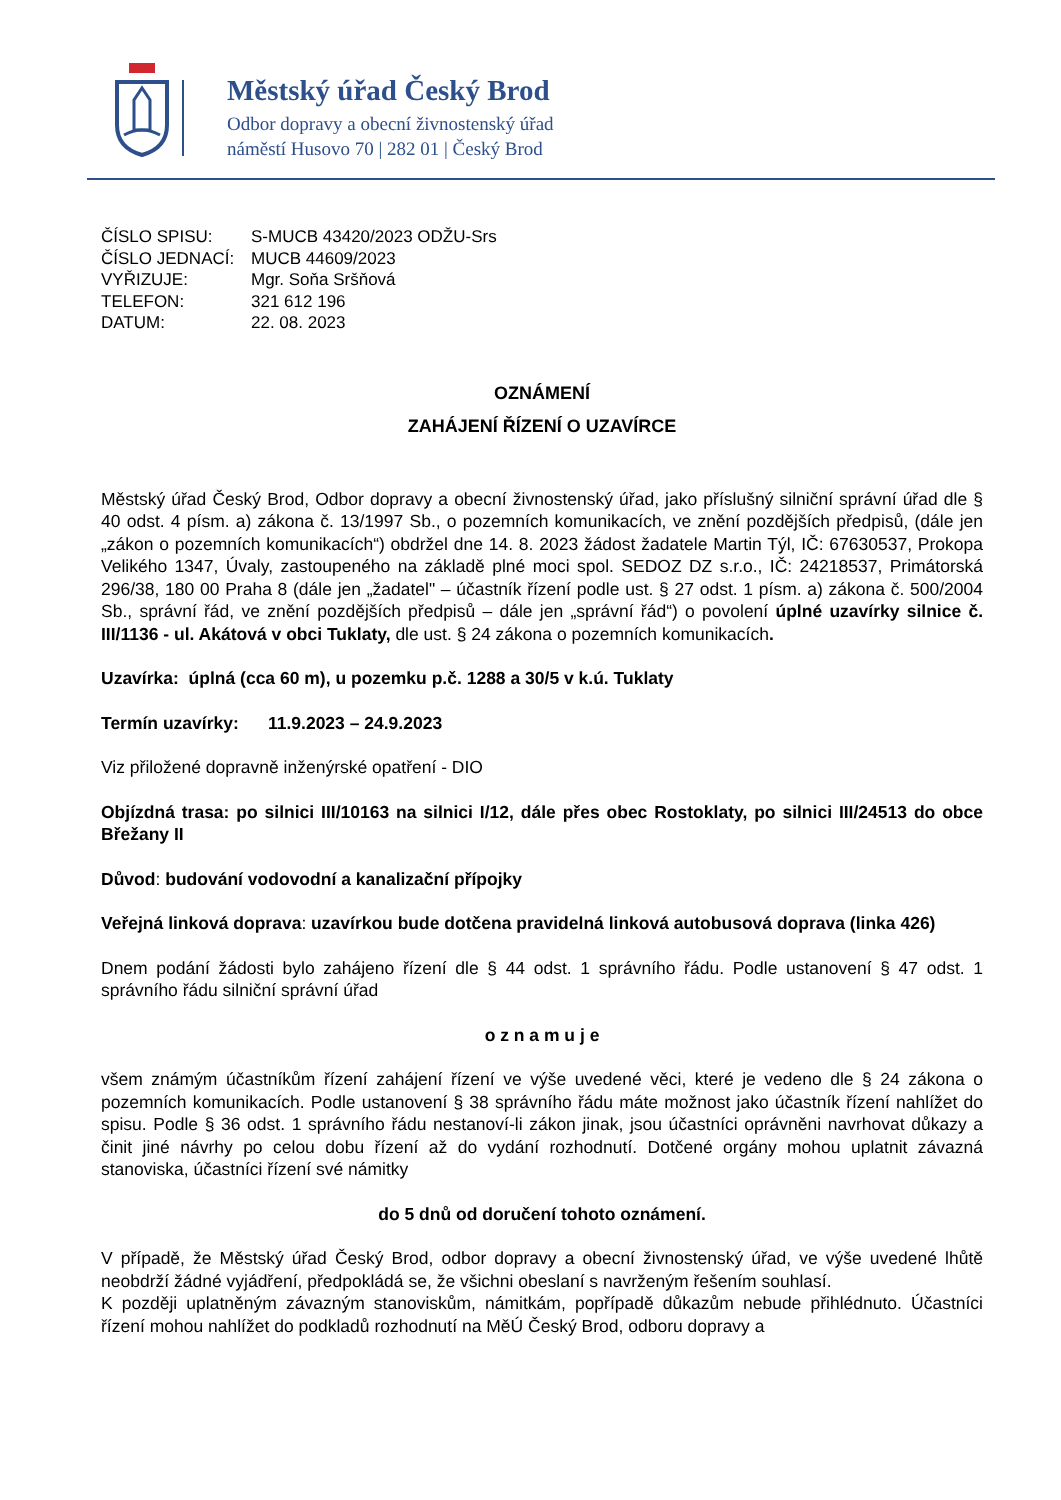Městský úřad Český Brod
Odbor dopravy a obecní živnostenský úřad
náměstí Husovo 70 | 282 01 | Český Brod
| ČÍSLO SPISU: | S-MUCB 43420/2023 ODŽU-Srs |
| ČÍSLO JEDNACÍ: | MUCB 44609/2023 |
| VYŘIZUJE: | Mgr. Soňa Sršňová |
| TELEFON: | 321 612 196 |
| DATUM: | 22. 08. 2023 |
OZNÁMENÍ
ZAHÁJENÍ ŘÍZENÍ O UZAVÍRCE
Městský úřad Český Brod, Odbor dopravy a obecní živnostenský úřad, jako příslušný silniční správní úřad dle § 40 odst. 4 písm. a) zákona č. 13/1997 Sb., o pozemních komunikacích, ve znění pozdějších předpisů, (dále jen „zákon o pozemních komunikacích“) obdržel dne 14. 8. 2023 žádost žadatele Martin Týl, IČ: 67630537, Prokopa Velikého 1347, Úvaly, zastoupeného na základě plné moci spol. SEDOZ DZ s.r.o., IČ: 24218537, Primátorská 296/38, 180 00 Praha 8 (dále jen „žadatel" – účastník řízení podle ust. § 27 odst. 1 písm. a) zákona č. 500/2004 Sb., správní řád, ve znění pozdějších předpisů – dále jen „správní řád“) o povolení úplné uzavírky silnice č. III/1136 - ul. Akátová v obci Tuklaty, dle ust. § 24 zákona o pozemních komunikacích.
Uzavírka: úplná (cca 60 m), u pozemku p.č. 1288 a 30/5 v k.ú. Tuklaty
Termín uzavírky: 11.9.2023 – 24.9.2023
Viz přiložené dopravně inženýrské opatření - DIO
Objízdná trasa: po silnici III/10163 na silnici I/12, dále přes obec Rostoklaty, po silnici III/24513 do obce Břežany II
Důvod: budování vodovodní a kanalizační přípojky
Veřejná linková doprava: uzavírkou bude dotčena pravidelná linková autobusová doprava (linka 426)
Dnem podání žádosti bylo zahájeno řízení dle § 44 odst. 1 správního řádu. Podle ustanovení § 47 odst. 1 správního řádu silniční správní úřad
o z n a m u j e
všem známým účastníkům řízení zahájení řízení ve výše uvedené věci, které je vedeno dle § 24 zákona o pozemních komunikacích. Podle ustanovení § 38 správního řádu máte možnost jako účastník řízení nahlížet do spisu. Podle § 36 odst. 1 správního řádu nestanoví-li zákon jinak, jsou účastníci oprávněni navrhovat důkazy a činit jiné návrhy po celou dobu řízení až do vydání rozhodnutí. Dotčené orgány mohou uplatnit závazná stanoviska, účastníci řízení své námitky
do 5 dnů od doručení tohoto oznámení.
V případě, že Městský úřad Český Brod, odbor dopravy a obecní živnostenský úřad, ve výše uvedené lhůtě neobdrží žádné vyjádření, předpokládá se, že všichni obeslaní s navrženým řešením souhlasí.
K později uplatněným závazným stanoviskům, námitkám, popřípadě důkazům nebude přihlédnuto. Účastníci řízení mohou nahlížet do podkladů rozhodnutí na MěÚ Český Brod, odboru dopravy a